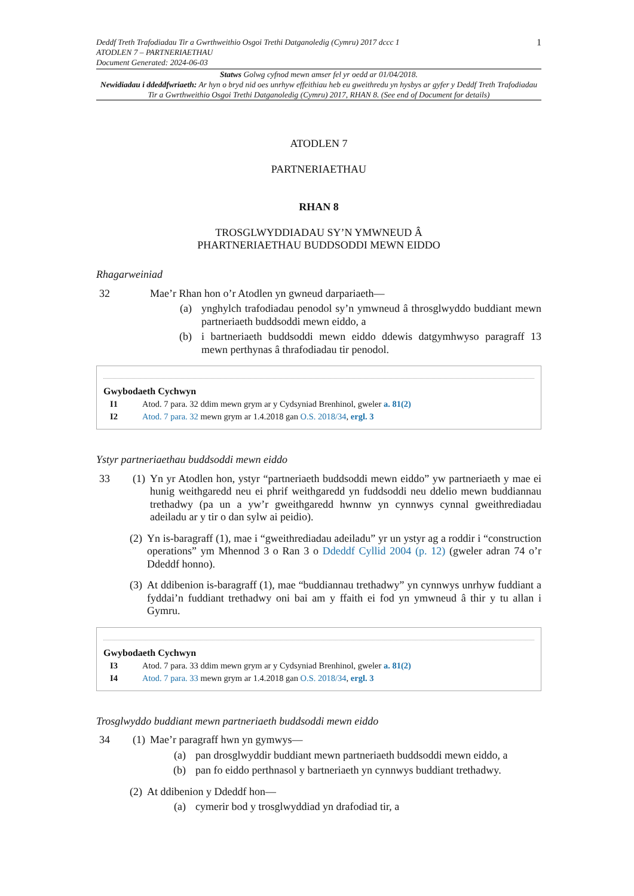Deddf Treth Trafodiadau Tir a Gwrthweithio Osgoi Trethi Datganoledig (Cymru) 2017 dccc 1
ATODLEN 7 – PARTNERIAETHAU
Document Generated: 2024-06-03
1
Statws Golwg cyfnod mewn amser fel yr oedd ar 01/04/2018.
Newidiadau i ddeddfwriaeth: Ar hyn o bryd nid oes unrhyw effeithiau heb eu gweithredu yn hysbys ar gyfer y Deddf Treth Trafodiadau Tir a Gwrthweithio Osgoi Trethi Datganoledig (Cymru) 2017, RHAN 8. (See end of Document for details)
ATODLEN 7
PARTNERIAETHAU
RHAN 8
TROSGLWYDDIADAU SY’N YMWNEUD Â
PHARTNERIAETHAU BUDDSODDI MEWN EIDDO
Rhagarweiniad
32 Mae’r Rhan hon o’r Atodlen yn gwneud darpariaeth—
(a) ynghylch trafodiadau penodol sy’n ymwneud â throsglwyddo buddiant mewn partneriaeth buddsoddi mewn eiddo, a
(b) i bartneriaeth buddsoddi mewn eiddo ddewis datgymhwyso paragraff 13 mewn perthynas â thrafodiadau tir penodol.
Gwybodaeth Cychwyn
I1 Atod. 7 para. 32 ddim mewn grym ar y Cydsyniad Brenhinol, gweler a. 81(2)
I2 Atod. 7 para. 32 mewn grym ar 1.4.2018 gan O.S. 2018/34, ergl. 3
Ystyr partneriaethau buddsoddi mewn eiddo
33 (1) Yn yr Atodlen hon, ystyr “partneriaeth buddsoddi mewn eiddo” yw partneriaeth y mae ei hunig weithgaredd neu ei phrif weithgaredd yn fuddsoddi neu ddelio mewn buddiannau trethadwy (pa un a yw’r gweithgaredd hwnnw yn cynnwys cynnal gweithrediadau adeiladu ar y tir o dan sylw ai peidio).
(2) Yn is-baragraff (1), mae i “gweithrediadau adeiladu” yr un ystyr ag a roddir i “construction operations” ym Mhennod 3 o Ran 3 o Ddeddf Cyllid 2004 (p. 12) (gweler adran 74 o’r Ddeddf honno).
(3) At ddibenion is-baragraff (1), mae “buddiannau trethadwy” yn cynnwys unrhyw fuddiant a fyddai’n fuddiant trethadwy oni bai am y ffaith ei fod yn ymwneud â thir y tu allan i Gymru.
Gwybodaeth Cychwyn
I3 Atod. 7 para. 33 ddim mewn grym ar y Cydsyniad Brenhinol, gweler a. 81(2)
I4 Atod. 7 para. 33 mewn grym ar 1.4.2018 gan O.S. 2018/34, ergl. 3
Trosglwyddo buddiant mewn partneriaeth buddsoddi mewn eiddo
34 (1) Mae’r paragraff hwn yn gymwys—
(a) pan drosglwyddir buddiant mewn partneriaeth buddsoddi mewn eiddo, a
(b) pan fo eiddo perthnasol y bartneriaeth yn cynnwys buddiant trethadwy.
(2) At ddibenion y Ddeddf hon—
(a) cymerir bod y trosglwyddiad yn drafodiad tir, a